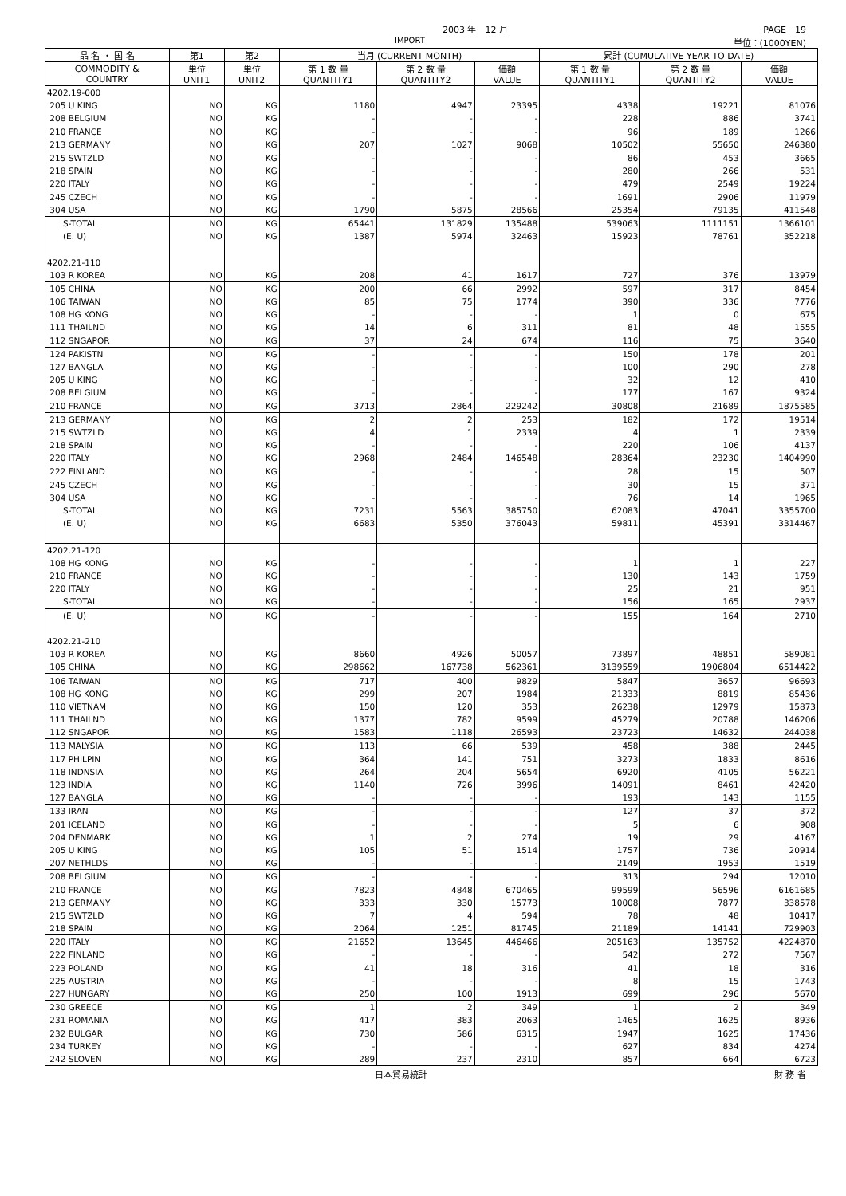2003 年　12 月 PAGE　19
IMPORT 単位：(1000YEN)
| 品 名 ・ 国 名 | 第1 | 第2 | 当月 (CURRENT MONTH) | | | 累計 (CUMULATIVE YEAR TO DATE) | | |
| --- | --- | --- | --- | --- | --- | --- | --- | --- |
| COMMODITY & COUNTRY | 単位 UNIT1 | 単位 UNIT2 | 第 1 数 量 QUANTITY1 | 第 2 数 量 QUANTITY2 | 価額 VALUE | 第 1 数 量 QUANTITY1 | 第 2 数 量 QUANTITY2 | 価額 VALUE |
| 4202.19-000 | | | | | | | | |
| 205 U KING | NO | KG | 1180 | 4947 | 23395 | 4338 | 19221 | 81076 |
| 208 BELGIUM | NO | KG | - | - | - | 228 | 886 | 3741 |
| 210 FRANCE | NO | KG | - | - | - | 96 | 189 | 1266 |
| 213 GERMANY | NO | KG | 207 | 1027 | 9068 | 10502 | 55650 | 246380 |
| 215 SWTZLD | NO | KG | - | - | - | 86 | 453 | 3665 |
| 218 SPAIN | NO | KG | - | - | - | 280 | 266 | 531 |
| 220 ITALY | NO | KG | - | - | - | 479 | 2549 | 19224 |
| 245 CZECH | NO | KG | - | - | - | 1691 | 2906 | 11979 |
| 304 USA | NO | KG | 1790 | 5875 | 28566 | 25354 | 79135 | 411548 |
| S-TOTAL | NO | KG | 65441 | 131829 | 135488 | 539063 | 1111151 | 1366101 |
| (E. U) | NO | KG | 1387 | 5974 | 32463 | 15923 | 78761 | 352218 |
| 4202.21-110 | | | | | | | | |
| 103 R KOREA | NO | KG | 208 | 41 | 1617 | 727 | 376 | 13979 |
| 105 CHINA | NO | KG | 200 | 66 | 2992 | 597 | 317 | 8454 |
| 106 TAIWAN | NO | KG | 85 | 75 | 1774 | 390 | 336 | 7776 |
| 108 HG KONG | NO | KG | - | - | - | 1 | 0 | 675 |
| 111 THAILND | NO | KG | 14 | 6 | 311 | 81 | 48 | 1555 |
| 112 SNGAPOR | NO | KG | 37 | 24 | 674 | 116 | 75 | 3640 |
| 124 PAKISTN | NO | KG | - | - | - | 150 | 178 | 201 |
| 127 BANGLA | NO | KG | - | - | - | 100 | 290 | 278 |
| 205 U KING | NO | KG | - | - | - | 32 | 12 | 410 |
| 208 BELGIUM | NO | KG | - | - | - | 177 | 167 | 9324 |
| 210 FRANCE | NO | KG | 3713 | 2864 | 229242 | 30808 | 21689 | 1875585 |
| 213 GERMANY | NO | KG | 2 | 2 | 253 | 182 | 172 | 19514 |
| 215 SWTZLD | NO | KG | 4 | 1 | 2339 | 4 | 1 | 2339 |
| 218 SPAIN | NO | KG | - | - | - | 220 | 106 | 4137 |
| 220 ITALY | NO | KG | 2968 | 2484 | 146548 | 28364 | 23230 | 1404990 |
| 222 FINLAND | NO | KG | - | - | - | 28 | 15 | 507 |
| 245 CZECH | NO | KG | - | - | - | 30 | 15 | 371 |
| 304 USA | NO | KG | - | - | - | 76 | 14 | 1965 |
| S-TOTAL | NO | KG | 7231 | 5563 | 385750 | 62083 | 47041 | 3355700 |
| (E. U) | NO | KG | 6683 | 5350 | 376043 | 59811 | 45391 | 3314467 |
| 4202.21-120 | | | | | | | | |
| 108 HG KONG | NO | KG | - | - | - | 1 | 1 | 227 |
| 210 FRANCE | NO | KG | - | - | - | 130 | 143 | 1759 |
| 220 ITALY | NO | KG | - | - | - | 25 | 21 | 951 |
| S-TOTAL | NO | KG | - | - | - | 156 | 165 | 2937 |
| (E. U) | NO | KG | - | - | - | 155 | 164 | 2710 |
| 4202.21-210 | | | | | | | | |
| 103 R KOREA | NO | KG | 8660 | 4926 | 50057 | 73897 | 48851 | 589081 |
| 105 CHINA | NO | KG | 298662 | 167738 | 562361 | 3139559 | 1906804 | 6514422 |
| 106 TAIWAN | NO | KG | 717 | 400 | 9829 | 5847 | 3657 | 96693 |
| 108 HG KONG | NO | KG | 299 | 207 | 1984 | 21333 | 8819 | 85436 |
| 110 VIETNAM | NO | KG | 150 | 120 | 353 | 26238 | 12979 | 15873 |
| 111 THAILND | NO | KG | 1377 | 782 | 9599 | 45279 | 20788 | 146206 |
| 112 SNGAPOR | NO | KG | 1583 | 1118 | 26593 | 23723 | 14632 | 244038 |
| 113 MALYSIA | NO | KG | 113 | 66 | 539 | 458 | 388 | 2445 |
| 117 PHILPIN | NO | KG | 364 | 141 | 751 | 3273 | 1833 | 8616 |
| 118 INDNSIA | NO | KG | 264 | 204 | 5654 | 6920 | 4105 | 56221 |
| 123 INDIA | NO | KG | 1140 | 726 | 3996 | 14091 | 8461 | 42420 |
| 127 BANGLA | NO | KG | - | - | - | 193 | 143 | 1155 |
| 133 IRAN | NO | KG | - | - | - | 127 | 37 | 372 |
| 201 ICELAND | NO | KG | - | - | - | 5 | 6 | 908 |
| 204 DENMARK | NO | KG | 1 | 2 | 274 | 19 | 29 | 4167 |
| 205 U KING | NO | KG | 105 | 51 | 1514 | 1757 | 736 | 20914 |
| 207 NETHLDS | NO | KG | - | - | - | 2149 | 1953 | 1519 |
| 208 BELGIUM | NO | KG | - | - | - | 313 | 294 | 12010 |
| 210 FRANCE | NO | KG | 7823 | 4848 | 670465 | 99599 | 56596 | 6161685 |
| 213 GERMANY | NO | KG | 333 | 330 | 15773 | 10008 | 7877 | 338578 |
| 215 SWTZLD | NO | KG | 7 | 4 | 594 | 78 | 48 | 10417 |
| 218 SPAIN | NO | KG | 2064 | 1251 | 81745 | 21189 | 14141 | 729903 |
| 220 ITALY | NO | KG | 21652 | 13645 | 446466 | 205163 | 135752 | 4224870 |
| 222 FINLAND | NO | KG | - | - | - | 542 | 272 | 7567 |
| 223 POLAND | NO | KG | 41 | 18 | 316 | 41 | 18 | 316 |
| 225 AUSTRIA | NO | KG | - | - | - | 8 | 15 | 1743 |
| 227 HUNGARY | NO | KG | 250 | 100 | 1913 | 699 | 296 | 5670 |
| 230 GREECE | NO | KG | 1 | 2 | 349 | 1 | 2 | 349 |
| 231 ROMANIA | NO | KG | 417 | 383 | 2063 | 1465 | 1625 | 8936 |
| 232 BULGAR | NO | KG | 730 | 586 | 6315 | 1947 | 1625 | 17436 |
| 234 TURKEY | NO | KG | - | - | - | 627 | 834 | 4274 |
| 242 SLOVEN | NO | KG | 289 | 237 | 2310 | 857 | 664 | 6723 |
日本貿易統計 財 務 省